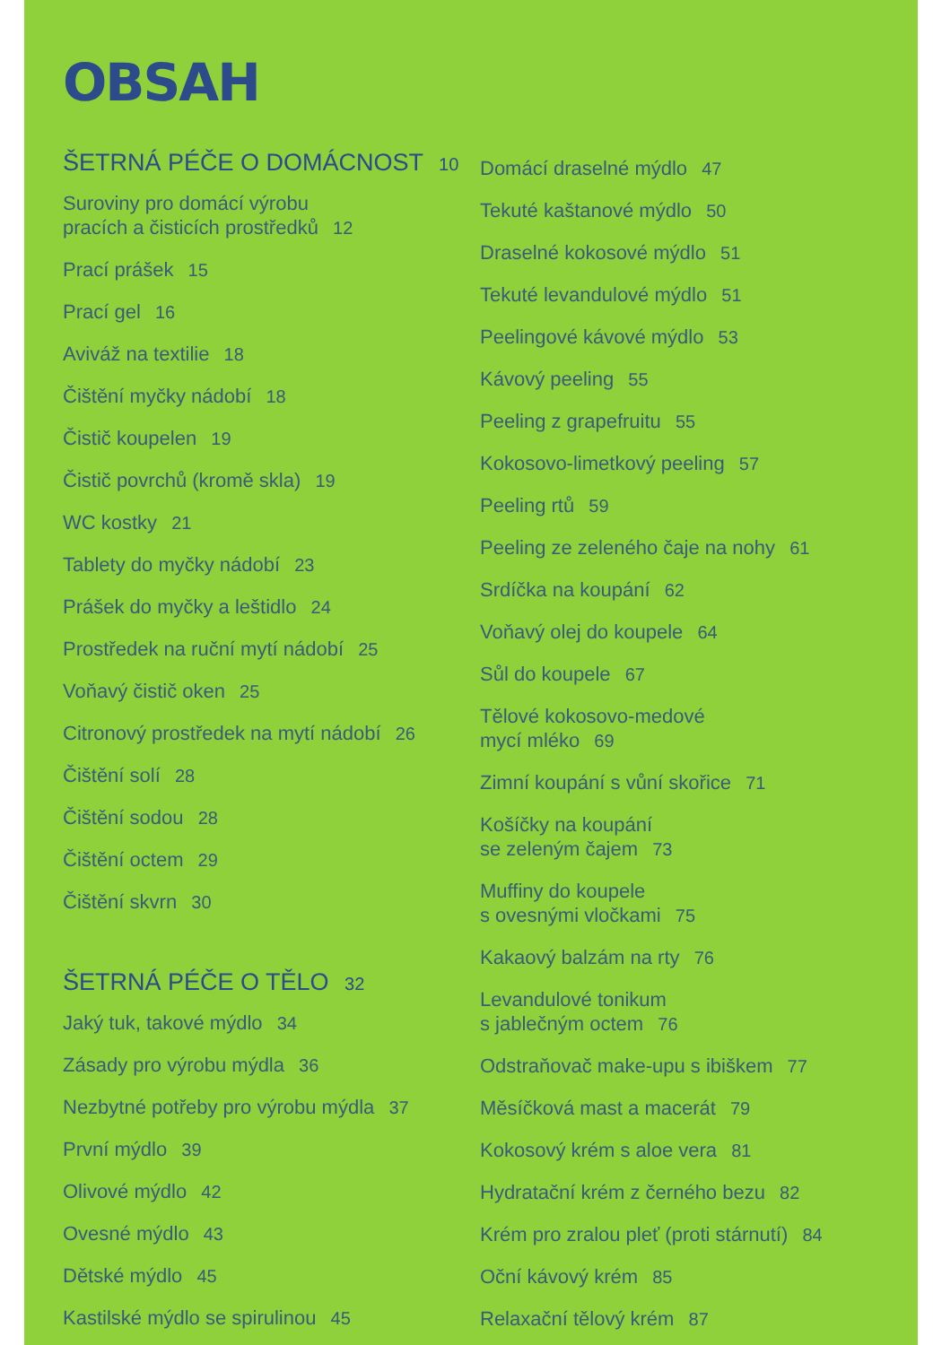OBSAH
ŠETRNÁ PÉČE O DOMÁCNOST 10
Suroviny pro domácí výrobu
pracích a čisticích prostředků 12
Prací prášek 15
Prací gel 16
Aviváž na textilie 18
Čištění myčky nádobí 18
Čistič koupelen 19
Čistič povrchů (kromě skla) 19
WC kostky 21
Tablety do myčky nádobí 23
Prášek do myčky a leštidlo 24
Prostředek na ruční mytí nádobí 25
Voňavý čistič oken 25
Citronový prostředek na mytí nádobí 26
Čištění solí 28
Čištění sodou 28
Čištění octem 29
Čištění skvrn 30
ŠETRNÁ PÉČE O TĚLO 32
Jaký tuk, takové mýdlo 34
Zásady pro výrobu mýdla 36
Nezbytné potřeby pro výrobu mýdla 37
První mýdlo 39
Olivové mýdlo 42
Ovesné mýdlo 43
Dětské mýdlo 45
Kastilské mýdlo se spirulinou 45
Domácí draselné mýdlo 47
Tekuté kaštanové mýdlo 50
Draselné kokosové mýdlo 51
Tekuté levandulové mýdlo 51
Peelingové kávové mýdlo 53
Kávový peeling 55
Peeling z grapefruitu 55
Kokosovo-limetkový peeling 57
Peeling rtů 59
Peeling ze zeleného čaje na nohy 61
Srdíčka na koupání 62
Voňavý olej do koupele 64
Sůl do koupele 67
Tělové kokosovo-medové
mycí mléko 69
Zimní koupání s vůní skořice 71
Košíčky na koupání
se zeleným čajem 73
Muffiny do koupele
s ovesnými vločkami 75
Kakaový balzám na rty 76
Levandulové tonikum
s jablečným octem 76
Odstraňovač make-upu s ibiškem 77
Měsíčková mast a macerát 79
Kokosový krém s aloe vera 81
Hydratační krém z černého bezu 82
Krém pro zralou pleť (proti stárnutí) 84
Oční kávový krém 85
Relaxační tělový krém 87